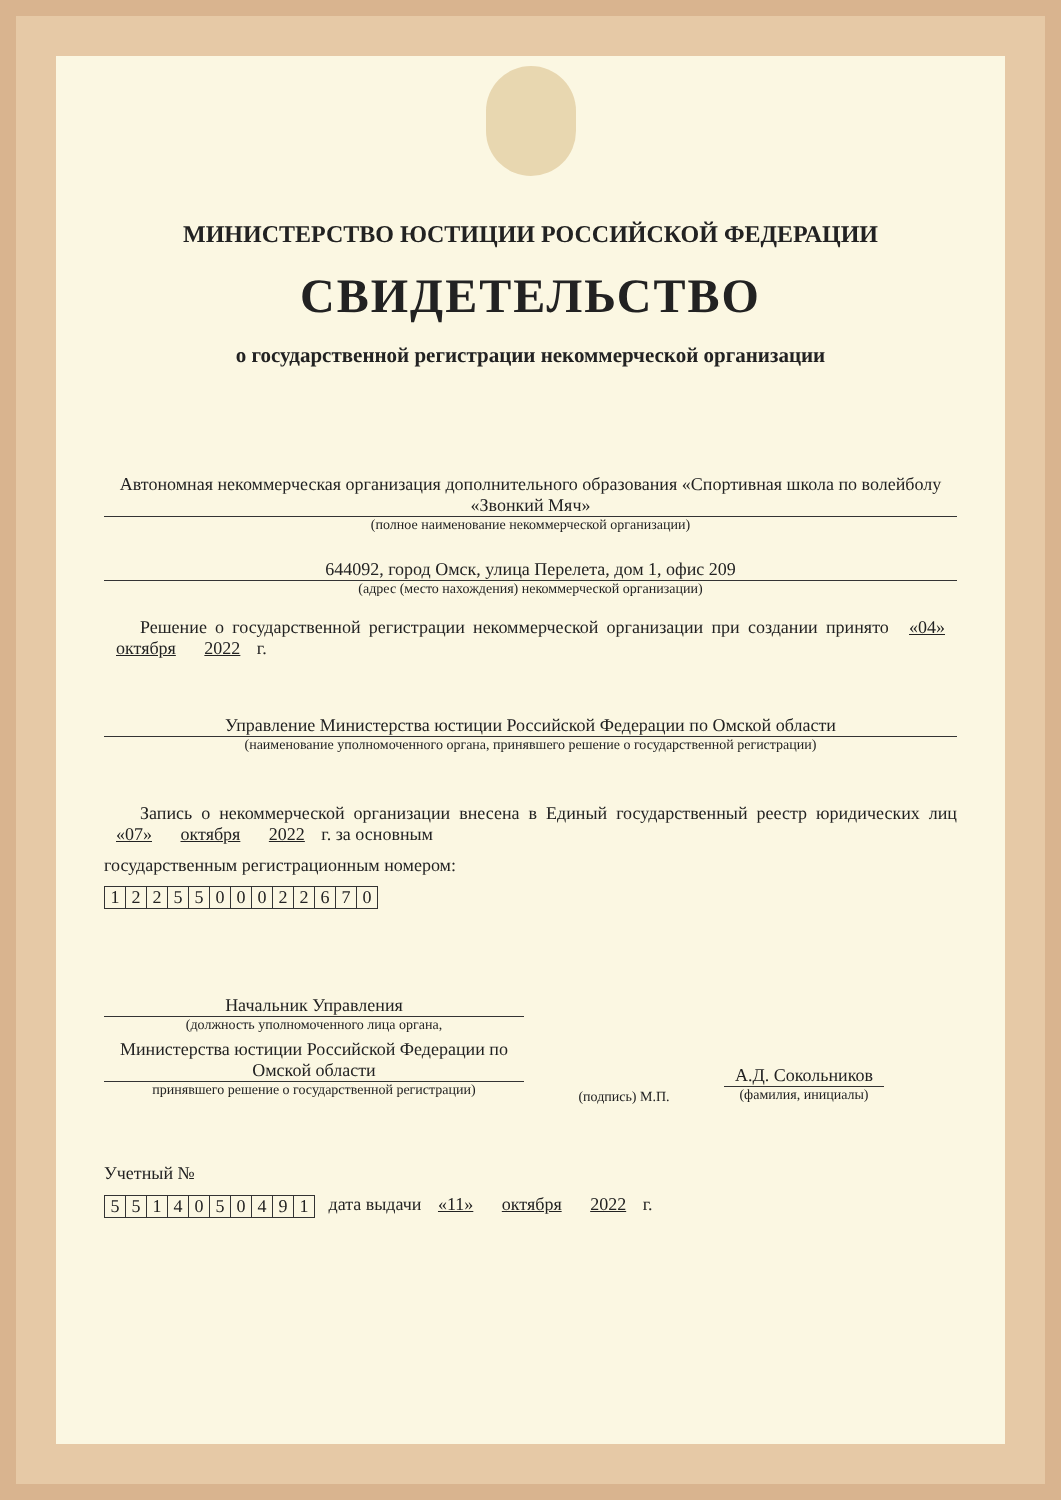МИНИСТЕРСТВО ЮСТИЦИИ РОССИЙСКОЙ ФЕДЕРАЦИИ
СВИДЕТЕЛЬСТВО
о государственной регистрации некоммерческой организации
Автономная некоммерческая организация дополнительного образования «Спортивная школа по волейболу «Звонкий Мяч»
(полное наименование некоммерческой организации)
644092, город Омск, улица Перелета, дом 1, офис 209
(адрес (место нахождения) некоммерческой организации)
  Решение о государственной регистрации некоммерческой организации при создании принято «04» октября 2022 г.
Управление Министерства юстиции Российской Федерации по Омской области
(наименование уполномоченного органа, принявшего решение о государственной регистрации)
  Запись о некоммерческой организации внесена в Единый государственный реестр юридических лиц «07» октября 2022 г. за основным
государственным регистрационным номером:  
| 1 | 2 | 2 | 5 | 5 | 0 | 0 | 0 | 2 | 2 | 6 | 7 | 0 |
Начальник Управления
(должность уполномоченного лица органа,
Министерства юстиции Российской Федерации по Омской области
принявшего решение о государственной регистрации)
(подпись) М.П.
А.Д. Сокольников
(фамилия, инициалы)
Учетный №  
| 5 | 5 | 1 | 4 | 0 | 5 | 0 | 4 | 9 | 1 |
 дата выдачи «11» октября 2022 г.